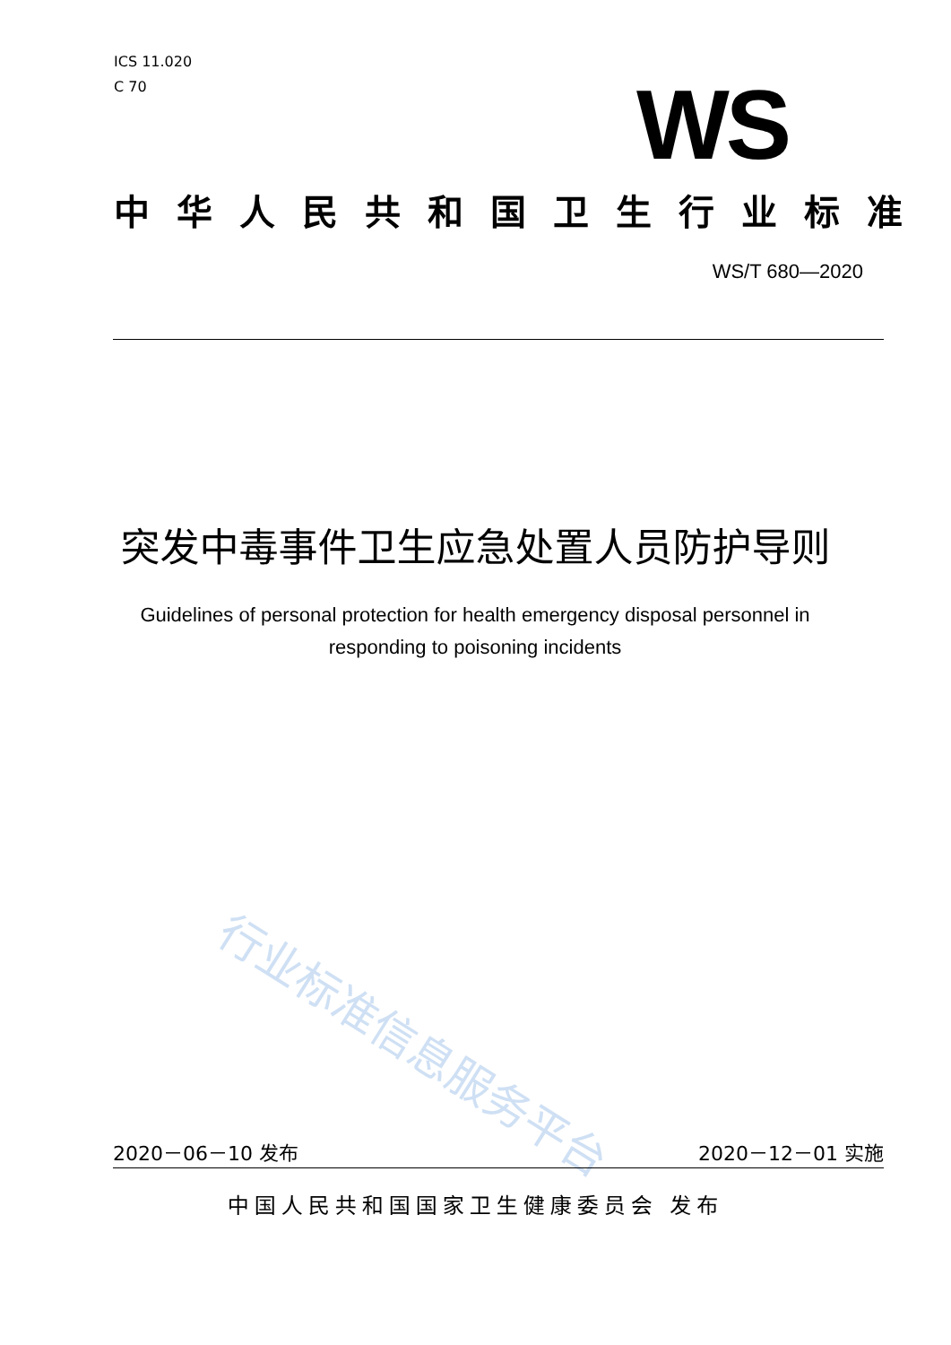ICS 11.020
C 70
WS
中华人民共和国卫生行业标准
WS/T 680—2020
突发中毒事件卫生应急处置人员防护导则
Guidelines of personal protection for health emergency disposal personnel in responding to poisoning incidents
行业标准信息服务平台
2020－06－10 发布 2020－12－01 实施
中国人民共和国国家卫生健康委员会 发布